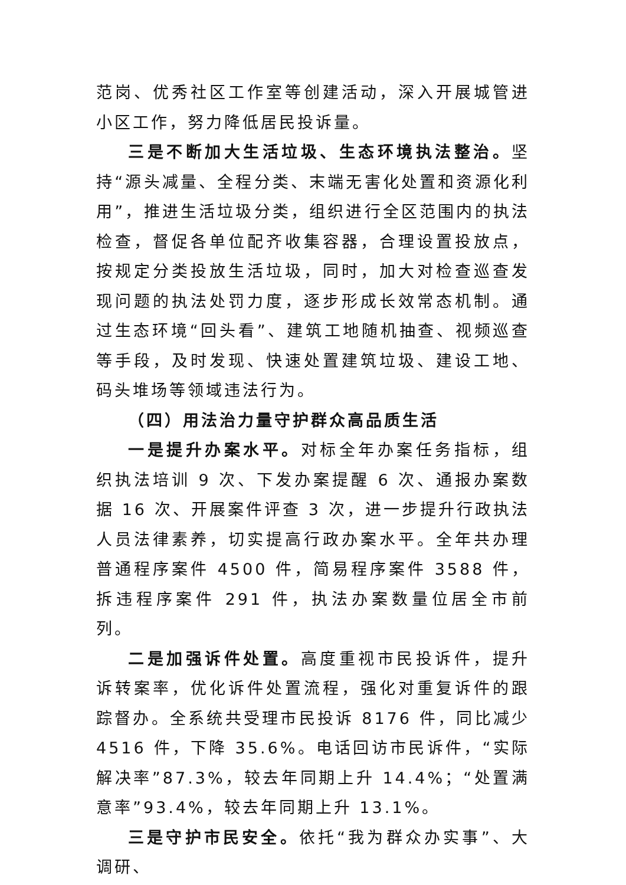范岗、优秀社区工作室等创建活动，深入开展城管进小区工作，努力降低居民投诉量。
三是不断加大生活垃圾、生态环境执法整治。坚持“源头减量、全程分类、末端无害化处置和资源化利用”，推进生活垃圾分类，组织进行全区范围内的执法检查，督促各单位配齐收集容器，合理设置投放点，按规定分类投放生活垃圾，同时，加大对检查巡查发现问题的执法处罚力度，逐步形成长效常态机制。通过生态环境“回头看”、建筑工地随机抽查、视频巡查等手段，及时发现、快速处置建筑垃圾、建设工地、码头堆场等领域违法行为。
（四）用法治力量守护群众高品质生活
一是提升办案水平。对标全年办案任务指标，组织执法培训 9 次、下发办案提醒 6 次、通报办案数据 16 次、开展案件评查 3 次，进一步提升行政执法人员法律素养，切实提高行政办案水平。全年共办理普通程序案件 4500 件，简易程序案件 3588 件，拆违程序案件 291 件，执法办案数量位居全市前列。
二是加强诉件处置。高度重视市民投诉件，提升诉转案率，优化诉件处置流程，强化对重复诉件的跟踪督办。全系统共受理市民投诉 8176 件，同比减少 4516 件，下降 35.6%。电话回访市民诉件，“实际解决率”87.3%，较去年同期上升 14.4%；“处置满意率”93.4%，较去年同期上升 13.1%。
三是守护市民安全。依托“我为群众办实事”、大调研、